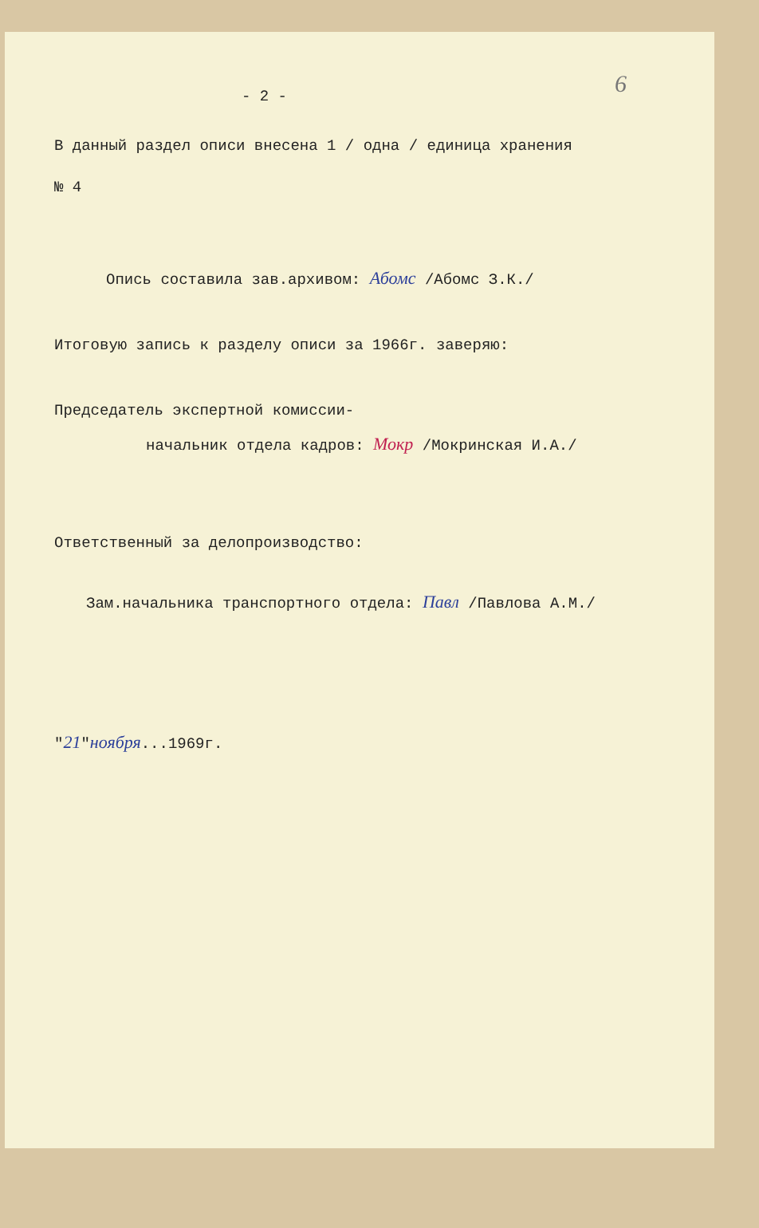6
- 2 -
В данный раздел описи внесена 1 / одна / единица хранения
№ 4
Опись составила зав.архивом: Абомс /Абомс З.К./
Итоговую запись к разделу описи за 1966г. заверяю:
Председатель экспертной комиссии-
начальник отдела кадров: Мокр /Мокринская И.А./
Ответственный за делопроизводство:
Зам.начальника транспортного отдела: Павл /Павлова А.М./
"21"ноября...1969г.